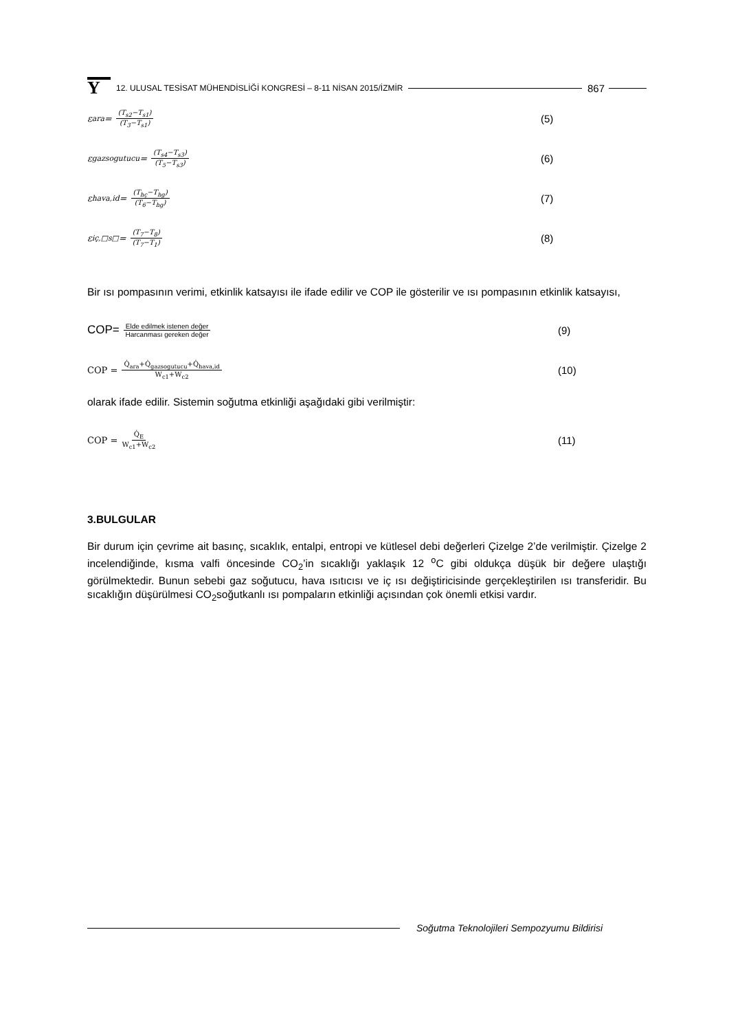Y
12. ULUSAL TESİSAT MÜHENDİSLİĞİ KONGRESİ – 8-11 NİSAN 2015/İZMİR
867
ε<sub>ara</sub> = (T<sub>s2</sub>−T<sub>s1</sub>) (T<sub>3</sub>−T<sub>s1</sub>)
(5)
ε<sub>gazsogutucu</sub> = (T<sub>s4</sub>−T<sub>s3</sub>) (T<sub>5</sub>−T<sub>s3</sub>)
(6)
ε<sub>hava,id</sub> = (T<sub>hç</sub>−T<sub>hg</sub>) (T<sub>6</sub>−T<sub>hg</sub>)
(7)
ε<sub>iç,□s□</sub> = (T<sub>7</sub>−T<sub>8</sub>) (T<sub>7</sub>−T<sub>1</sub>)
(8)
Bir ısı pompasının verimi, etkinlik katsayısı ile ifade edilir ve COP ile gösterilir ve ısı pompasının etkinlik katsayısı,
COP= Elde edilmek istenen değer Harcanması gereken değer
(9)
COP = Q̇<sub>ara</sub>+Q̇<sub>gazsogutucu</sub>+Q̇<sub>hava,id</sub> W<sub>c1</sub>+W<sub>c2</sub>
(10)
olarak ifade edilir. Sistemin soğutma etkinliği aşağıdaki gibi verilmiştir:
COP = Q̇<sub>E</sub> W<sub>c1</sub>+W<sub>c2</sub>
(11)
3.BULGULAR
Bir durum için çevrime ait basınç, sıcaklık, entalpi, entropi ve kütlesel debi değerleri Çizelge 2’de verilmiştir. Çizelge 2 incelendiğinde, kısma valfi öncesinde CO<sub>2</sub>’in sıcaklığı yaklaşık 12 <sup>o</sup>C gibi oldukça düşük bir değere ulaştığı görülmektedir. Bunun sebebi gaz soğutucu, hava ısıtıcısı ve iç ısı değiştiricisinde gerçekleştirilen ısı transferidir. Bu sıcaklığın düşürülmesi CO<sub>2</sub>soğutkanlı ısı pompaların etkinliği açısından çok önemli etkisi vardır.
Soğutma Teknolojileri Sempozyumu Bildirisi